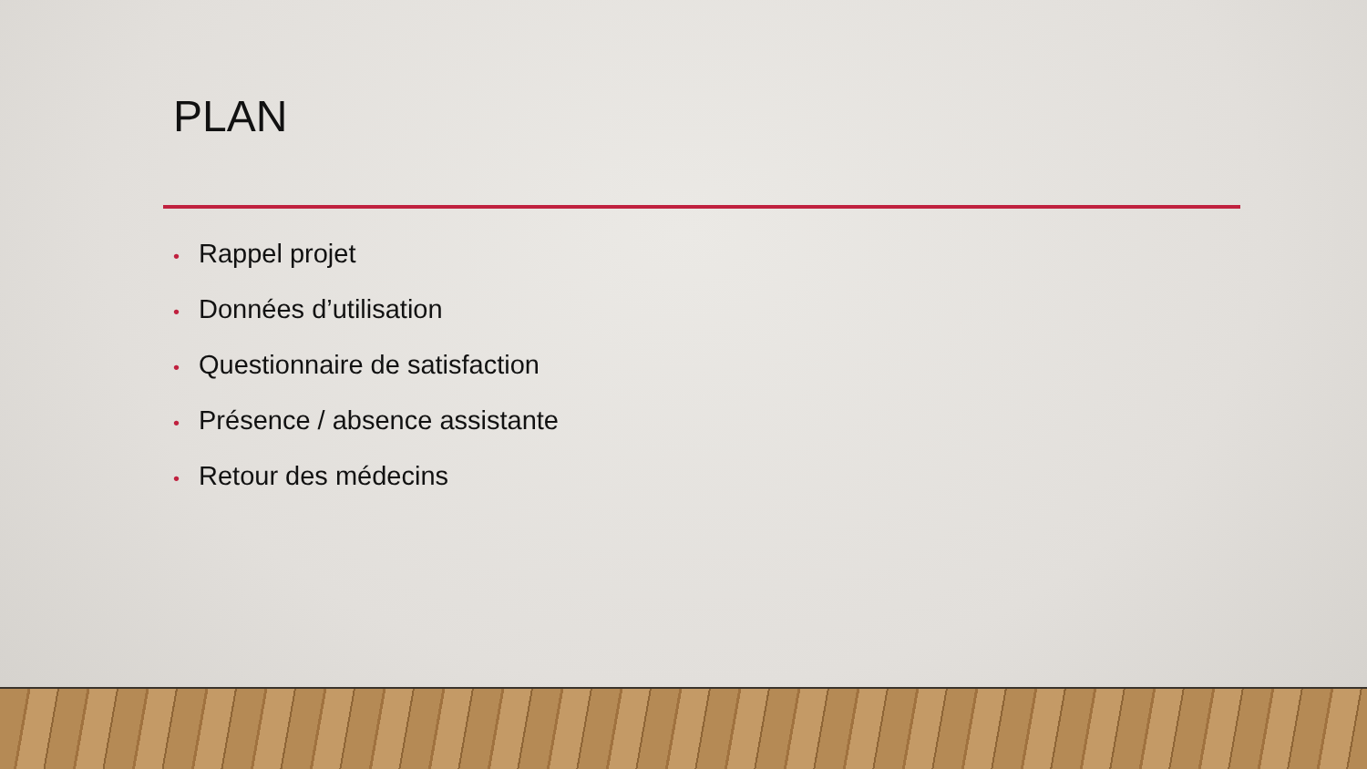PLAN
• Rappel projet
• Données d’utilisation
• Questionnaire de satisfaction
• Présence / absence assistante
• Retour des médecins